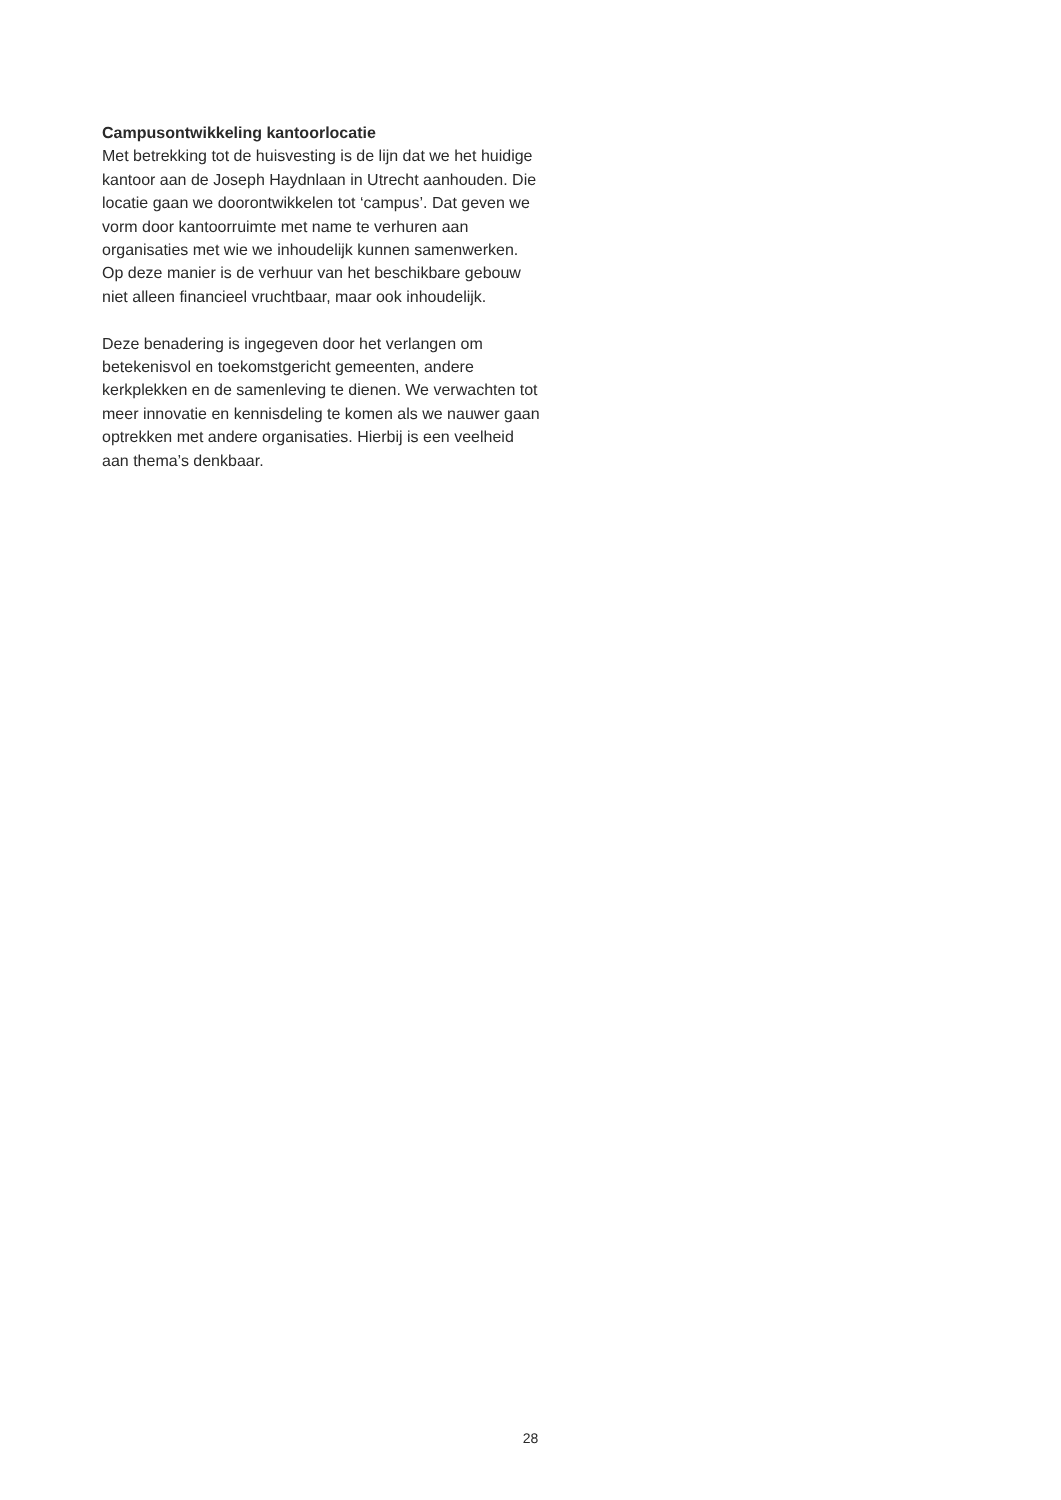Campusontwikkeling kantoorlocatie
Met betrekking tot de huisvesting is de lijn dat we het huidige kantoor aan de Joseph Haydnlaan in Utrecht aanhouden. Die locatie gaan we doorontwikkelen tot ‘campus’. Dat geven we vorm door kantoorruimte met name te verhuren aan organisaties met wie we inhoudelijk kunnen samenwerken. Op deze manier is de verhuur van het beschikbare gebouw niet alleen financieel vruchtbaar, maar ook inhoudelijk.
Deze benadering is ingegeven door het verlangen om betekenisvol en toekomstgericht gemeenten, andere kerkplekken en de samenleving te dienen. We verwachten tot meer innovatie en kennisdeling te komen als we nauwer gaan optrekken met andere organisaties. Hierbij is een veelheid aan thema’s denkbaar.
28